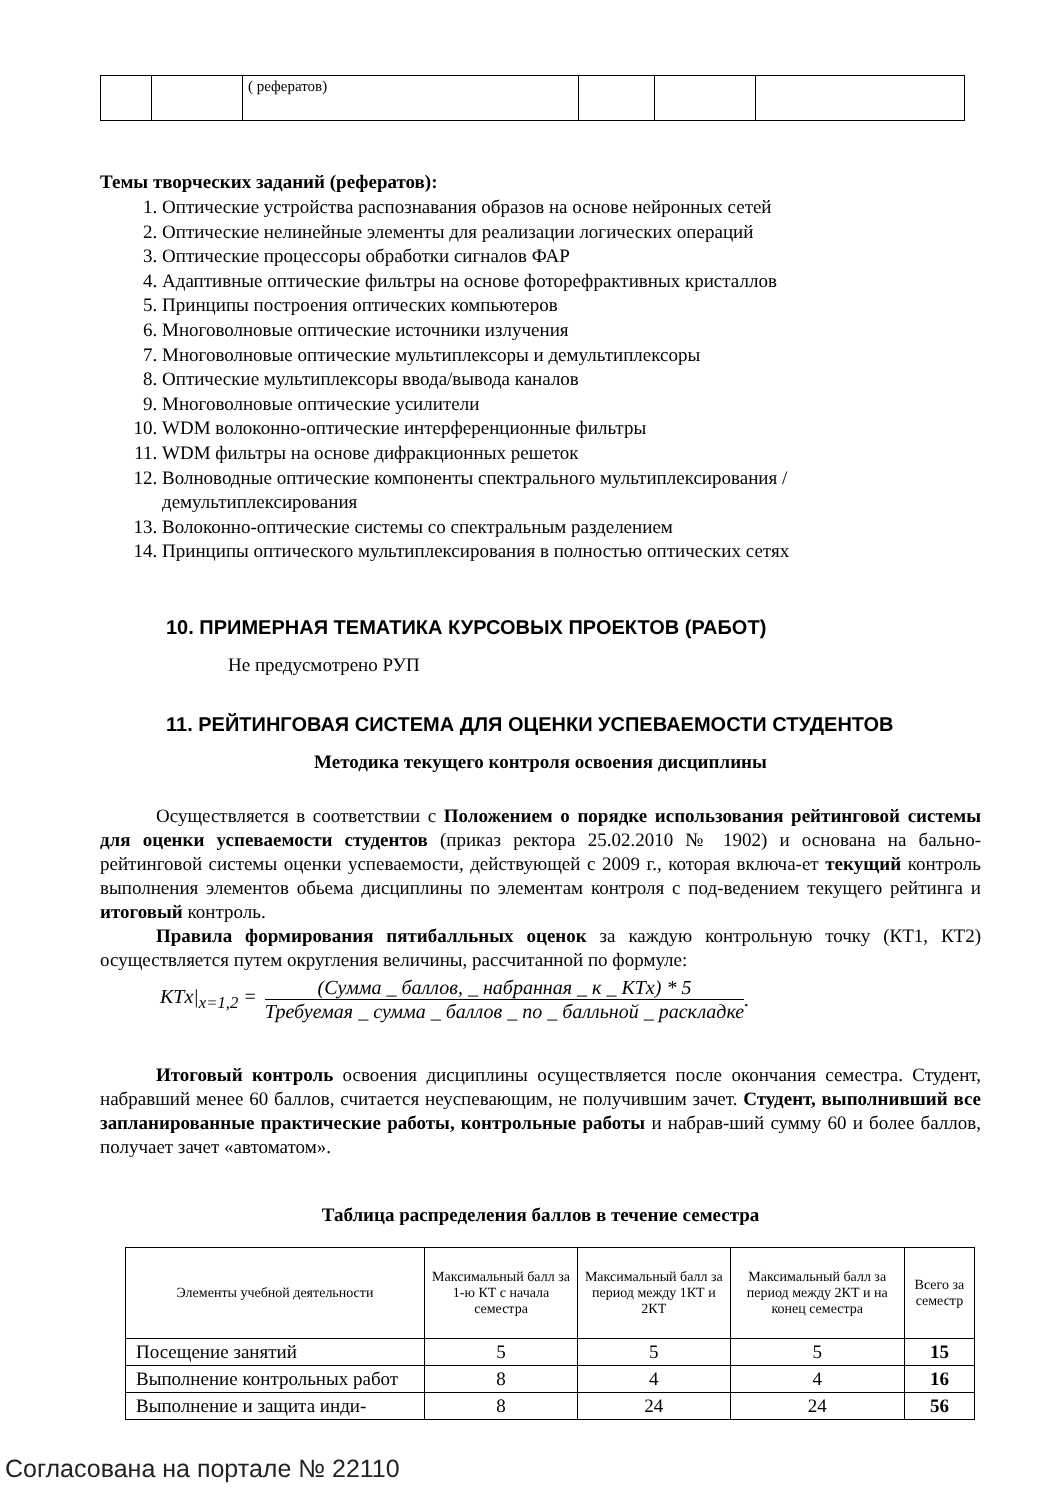| | | ( рефератов) | | | |
Темы творческих заданий (рефератов):
1. Оптические устройства распознавания образов на основе нейронных сетей
2. Оптические нелинейные элементы для реализации логических операций
3. Оптические процессоры обработки сигналов ФАР
4. Адаптивные оптические фильтры на основе фоторефрактивных кристаллов
5. Принципы построения оптических компьютеров
6. Многоволновые оптические источники излучения
7. Многоволновые оптические мультиплексоры и демультиплексоры
8. Оптические мультиплексоры ввода/вывода каналов
9. Многоволновые оптические усилители
10. WDM волоконно-оптические интерференционные фильтры
11. WDM фильтры на основе дифракционных решеток
12. Волноводные оптические компоненты спектрального мультиплексирования /демультиплексирования
13. Волоконно-оптические системы со спектральным разделением
14. Принципы оптического мультиплексирования в полностью оптических сетях
10. ПРИМЕРНАЯ ТЕМАТИКА КУРСОВЫХ ПРОЕКТОВ (РАБОТ)
Не предусмотрено РУП
11. РЕЙТИНГОВАЯ СИСТЕМА ДЛЯ ОЦЕНКИ УСПЕВАЕМОСТИ СТУДЕНТОВ
Методика текущего контроля освоения дисциплины
Осуществляется в соответствии с Положением о порядке использования рейтинговой системы для оценки успеваемости студентов (приказ ректора 25.02.2010 № 1902) и основана на бально- рейтинговой системы оценки успеваемости, действующей с 2009 г., которая включа-ет текущий контроль выполнения элементов обьема дисциплины по элементам контроля с под-ведением текущего рейтинга и итоговый контроль.
Правила формирования пятибалльных оценок за каждую контрольную точку (КТ1, КТ2) осуществляется путем округления величины, рассчитанной по формуле:
KTx|<sub>x=1,2</sub> = (Сумма _ баллов, _ набранная _ к _ KTx) * 5 Требуемая _ сумма _ баллов _ по _ балльной _ раскладке.
Итоговый контроль освоения дисциплины осуществляется после окончания семестра. Студент, набравший менее 60 баллов, считается неуспевающим, не получившим зачет. Студент, выполнивший все запланированные практические работы, контрольные работы и набрав-ший сумму 60 и более баллов, получает зачет «автоматом».
Таблица распределения баллов в течение семестра
| Элементы учебной деятельности | Максимальный балл за 1-ю КТ с начала семестра | Максимальный балл за период между 1КТ и 2КТ | Максимальный балл за период между 2КТ и на конец семестра | Всего за семестр |
| --- | --- | --- | --- | --- |
| Посещение занятий | 5 | 5 | 5 | 15 |
| Выполнение контрольных работ | 8 | 4 | 4 | 16 |
| Выполнение и защита инди- | 8 | 24 | 24 | 56 |
Согласована на портале № 22110